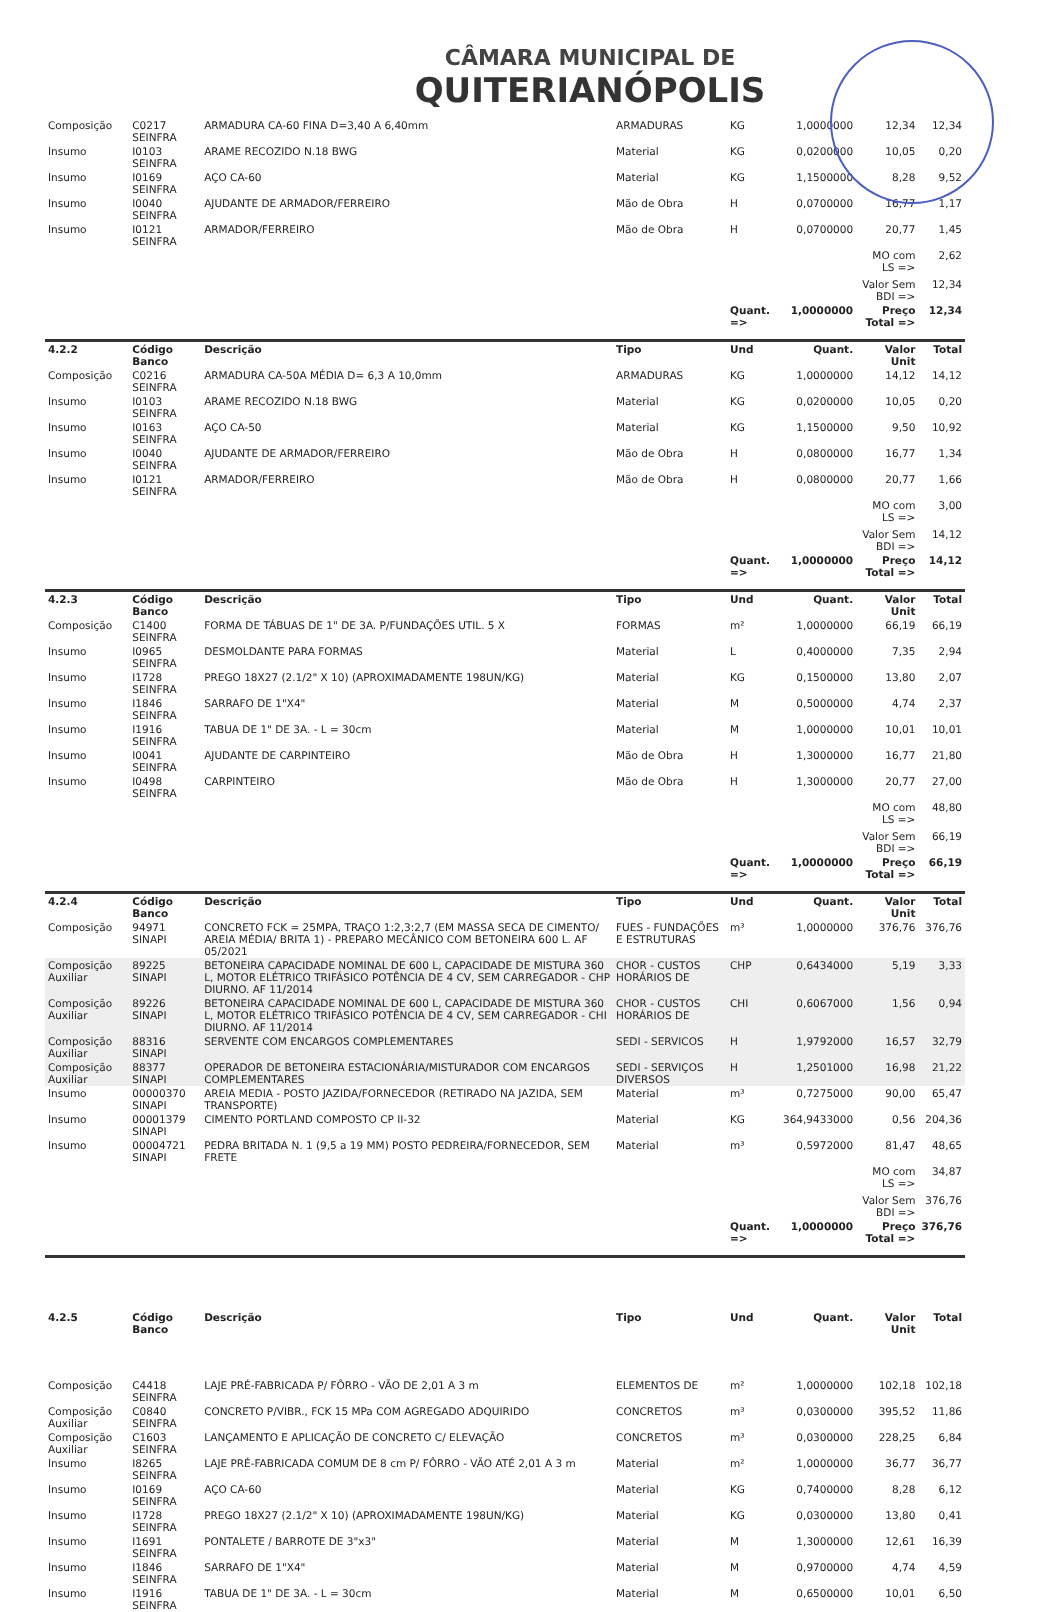CÂMARA MUNICIPAL DE
QUITERIANÓPOLIS
| Composição | C0217 SEINFRA | ARMADURA CA-60 FINA D=3,40 A 6,40mm | ARMADURAS | KG | 1,0000000 | 12,34 | 12,34 |
| Insumo | I0103 SEINFRA | ARAME RECOZIDO N.18 BWG | Material | KG | 0,0200000 | 10,05 | 0,20 |
| Insumo | I0169 SEINFRA | AÇO CA-60 | Material | KG | 1,1500000 | 8,28 | 9,52 |
| Insumo | I0040 SEINFRA | AJUDANTE DE ARMADOR/FERREIRO | Mão de Obra | H | 0,0700000 | 16,77 | 1,17 |
| Insumo | I0121 SEINFRA | ARMADOR/FERREIRO | Mão de Obra | H | 0,0700000 | 20,77 | 1,45 |
| | | | | | | MO com LS => | 2,62 |
| | | | | | | Valor Sem BDI => | 12,34 |
| | | | | Quant. => | 1,0000000 | Preço Total => | 12,34 |
| 4.2.2 | Código Banco | Descrição | Tipo | Und | Quant. | Valor Unit | Total |
| Composição | C0216 SEINFRA | ARMADURA CA-50A MÉDIA D= 6,3 A 10,0mm | ARMADURAS | KG | 1,0000000 | 14,12 | 14,12 |
| Insumo | I0103 SEINFRA | ARAME RECOZIDO N.18 BWG | Material | KG | 0,0200000 | 10,05 | 0,20 |
| Insumo | I0163 SEINFRA | AÇO CA-50 | Material | KG | 1,1500000 | 9,50 | 10,92 |
| Insumo | I0040 SEINFRA | AJUDANTE DE ARMADOR/FERREIRO | Mão de Obra | H | 0,0800000 | 16,77 | 1,34 |
| Insumo | I0121 SEINFRA | ARMADOR/FERREIRO | Mão de Obra | H | 0,0800000 | 20,77 | 1,66 |
| | | | | | | MO com LS => | 3,00 |
| | | | | | | Valor Sem BDI => | 14,12 |
| | | | | Quant. => | 1,0000000 | Preço Total => | 14,12 |
| 4.2.3 | Código Banco | Descrição | Tipo | Und | Quant. | Valor Unit | Total |
| Composição | C1400 SEINFRA | FORMA DE TÁBUAS DE 1" DE 3A. P/FUNDAÇÕES UTIL. 5 X | FORMAS | m² | 1,0000000 | 66,19 | 66,19 |
| Insumo | I0965 SEINFRA | DESMOLDANTE PARA FORMAS | Material | L | 0,4000000 | 7,35 | 2,94 |
| Insumo | I1728 SEINFRA | PREGO 18X27 (2.1/2" X 10) (APROXIMADAMENTE 198UN/KG) | Material | KG | 0,1500000 | 13,80 | 2,07 |
| Insumo | I1846 SEINFRA | SARRAFO DE 1"X4" | Material | M | 0,5000000 | 4,74 | 2,37 |
| Insumo | I1916 SEINFRA | TABUA DE 1" DE 3A. - L = 30cm | Material | M | 1,0000000 | 10,01 | 10,01 |
| Insumo | I0041 SEINFRA | AJUDANTE DE CARPINTEIRO | Mão de Obra | H | 1,3000000 | 16,77 | 21,80 |
| Insumo | I0498 SEINFRA | CARPINTEIRO | Mão de Obra | H | 1,3000000 | 20,77 | 27,00 |
| | | | | | | MO com LS => | 48,80 |
| | | | | | | Valor Sem BDI => | 66,19 |
| | | | | Quant. => | 1,0000000 | Preço Total => | 66,19 |
| 4.2.4 | Código Banco | Descrição | Tipo | Und | Quant. | Valor Unit | Total |
| Composição | 94971 SINAPI | CONCRETO FCK = 25MPA, TRAÇO 1:2,3:2,7 (EM MASSA SECA DE CIMENTO/ AREIA MÉDIA/ BRITA 1) - PREPARO MECÂNICO COM BETONEIRA 600 L. AF 05/2021 | FUES - FUNDAÇÕES E ESTRUTURAS | m³ | 1,0000000 | 376,76 | 376,76 |
| Composição Auxiliar | 89225 SINAPI | BETONEIRA CAPACIDADE NOMINAL DE 600 L, CAPACIDADE DE MISTURA 360 L, MOTOR ELÉTRICO TRIFÁSICO POTÊNCIA DE 4 CV, SEM CARREGADOR - CHP DIURNO. AF 11/2014 | CHOR - CUSTOS HORÁRIOS DE | CHP | 0,6434000 | 5,19 | 3,33 |
| Composição Auxiliar | 89226 SINAPI | BETONEIRA CAPACIDADE NOMINAL DE 600 L, CAPACIDADE DE MISTURA 360 L, MOTOR ELÉTRICO TRIFÁSICO POTÊNCIA DE 4 CV, SEM CARREGADOR - CHI DIURNO. AF 11/2014 | CHOR - CUSTOS HORÁRIOS DE | CHI | 0,6067000 | 1,56 | 0,94 |
| Composição Auxiliar | 88316 SINAPI | SERVENTE COM ENCARGOS COMPLEMENTARES | SEDI - SERVICOS | H | 1,9792000 | 16,57 | 32,79 |
| Composição Auxiliar | 88377 SINAPI | OPERADOR DE BETONEIRA ESTACIONÁRIA/MISTURADOR COM ENCARGOS COMPLEMENTARES | SEDI - SERVIÇOS DIVERSOS | H | 1,2501000 | 16,98 | 21,22 |
| Insumo | 00000370 SINAPI | AREIA MEDIA - POSTO JAZIDA/FORNECEDOR (RETIRADO NA JAZIDA, SEM TRANSPORTE) | Material | m³ | 0,7275000 | 90,00 | 65,47 |
| Insumo | 00001379 SINAPI | CIMENTO PORTLAND COMPOSTO CP II-32 | Material | KG | 364,9433000 | 0,56 | 204,36 |
| Insumo | 00004721 SINAPI | PEDRA BRITADA N. 1 (9,5 a 19 MM) POSTO PEDREIRA/FORNECEDOR, SEM FRETE | Material | m³ | 0,5972000 | 81,47 | 48,65 |
| | | | | | | MO com LS => | 34,87 |
| | | | | | | Valor Sem BDI => | 376,76 |
| | | | | Quant. => | 1,0000000 | Preço Total => | 376,76 |
| 4.2.5 | Código Banco | Descrição | Tipo | Und | Quant. | Valor Unit | Total |
| Composição | C4418 SEINFRA | LAJE PRÉ-FABRICADA P/ FÔRRO - VÃO DE 2,01 A 3 m | ELEMENTOS DE | m² | 1,0000000 | 102,18 | 102,18 |
| Composição Auxiliar | C0840 SEINFRA | CONCRETO P/VIBR., FCK 15 MPa COM AGREGADO ADQUIRIDO | CONCRETOS | m³ | 0,0300000 | 395,52 | 11,86 |
| Composição Auxiliar | C1603 SEINFRA | LANÇAMENTO E APLICAÇÃO DE CONCRETO C/ ELEVAÇÃO | CONCRETOS | m³ | 0,0300000 | 228,25 | 6,84 |
| Insumo | I8265 SEINFRA | LAJE PRÉ-FABRICADA COMUM DE 8 cm P/ FÔRRO - VÃO ATÉ 2,01 A 3 m | Material | m² | 1,0000000 | 36,77 | 36,77 |
| Insumo | I0169 SEINFRA | AÇO CA-60 | Material | KG | 0,7400000 | 8,28 | 6,12 |
| Insumo | I1728 SEINFRA | PREGO 18X27 (2.1/2" X 10) (APROXIMADAMENTE 198UN/KG) | Material | KG | 0,0300000 | 13,80 | 0,41 |
| Insumo | I1691 SEINFRA | PONTALETE / BARROTE DE 3"x3" | Material | M | 1,3000000 | 12,61 | 16,39 |
| Insumo | I1846 SEINFRA | SARRAFO DE 1"X4" | Material | M | 0,9700000 | 4,74 | 4,59 |
| Insumo | I1916 SEINFRA | TABUA DE 1" DE 3A. - L = 30cm | Material | M | 0,6500000 | 10,01 | 6,50 |